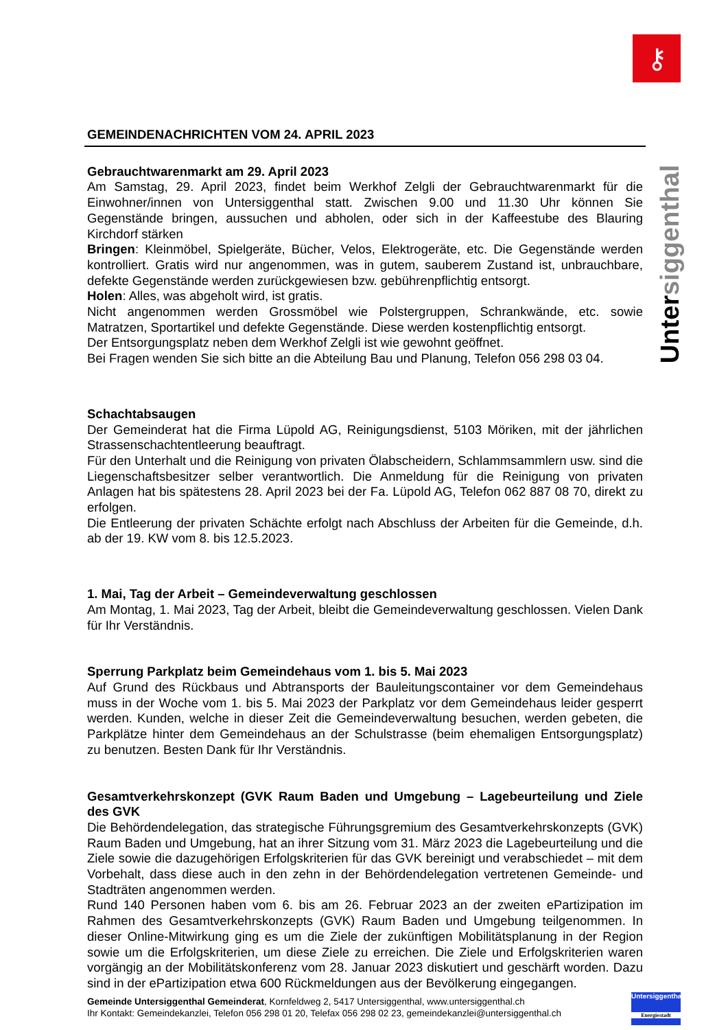⚷
Untersiggenthal
GEMEINDENACHRICHTEN VOM 24. APRIL 2023
Gebrauchtwarenmarkt am 29. April 2023
Am Samstag, 29. April 2023, findet beim Werkhof Zelgli der Gebrauchtwarenmarkt für die Einwohner/innen von Untersiggenthal statt. Zwischen 9.00 und 11.30 Uhr können Sie Gegenstände bringen, aussuchen und abholen, oder sich in der Kaffeestube des Blauring Kirchdorf stärken
Bringen: Kleinmöbel, Spielgeräte, Bücher, Velos, Elektrogeräte, etc. Die Gegenstände werden kontrolliert. Gratis wird nur angenommen, was in gutem, sauberem Zustand ist, unbrauchbare, defekte Gegenstände werden zurückgewiesen bzw. gebührenpflichtig entsorgt.
Holen: Alles, was abgeholt wird, ist gratis.
Nicht angenommen werden Grossmöbel wie Polstergruppen, Schrankwände, etc. sowie Matratzen, Sportartikel und defekte Gegenstände. Diese werden kostenpflichtig entsorgt.
Der Entsorgungsplatz neben dem Werkhof Zelgli ist wie gewohnt geöffnet.
Bei Fragen wenden Sie sich bitte an die Abteilung Bau und Planung, Telefon 056 298 03 04.
Schachtabsaugen
Der Gemeinderat hat die Firma Lüpold AG, Reinigungsdienst, 5103 Möriken, mit der jährlichen Strassenschachtentleerung beauftragt.
Für den Unterhalt und die Reinigung von privaten Ölabscheidern, Schlammsammlern usw. sind die Liegenschaftsbesitzer selber verantwortlich. Die Anmeldung für die Reinigung von privaten Anlagen hat bis spätestens 28. April 2023 bei der Fa. Lüpold AG, Telefon 062 887 08 70, direkt zu erfolgen.
Die Entleerung der privaten Schächte erfolgt nach Abschluss der Arbeiten für die Gemeinde, d.h. ab der 19. KW vom 8. bis 12.5.2023.
1. Mai, Tag der Arbeit – Gemeindeverwaltung geschlossen
Am Montag, 1. Mai 2023, Tag der Arbeit, bleibt die Gemeindeverwaltung geschlossen. Vielen Dank für Ihr Verständnis.
Sperrung Parkplatz beim Gemeindehaus vom 1. bis 5. Mai 2023
Auf Grund des Rückbaus und Abtransports der Bauleitungscontainer vor dem Gemeindehaus muss in der Woche vom 1. bis 5. Mai 2023 der Parkplatz vor dem Gemeindehaus leider gesperrt werden. Kunden, welche in dieser Zeit die Gemeindeverwaltung besuchen, werden gebeten, die Parkplätze hinter dem Gemeindehaus an der Schulstrasse (beim ehemaligen Entsorgungsplatz) zu benutzen. Besten Dank für Ihr Verständnis.
Gesamtverkehrskonzept (GVK Raum Baden und Umgebung – Lagebeurteilung und Ziele des GVK
Die Behördendelegation, das strategische Führungsgremium des Gesamtverkehrskonzepts (GVK) Raum Baden und Umgebung, hat an ihrer Sitzung vom 31. März 2023 die Lagebeurteilung und die Ziele sowie die dazugehörigen Erfolgskriterien für das GVK bereinigt und verabschiedet – mit dem Vorbehalt, dass diese auch in den zehn in der Behördendelegation vertretenen Gemeinde- und Stadträten angenommen werden.
Rund 140 Personen haben vom 6. bis am 26. Februar 2023 an der zweiten ePartizipation im Rahmen des Gesamtverkehrskonzepts (GVK) Raum Baden und Umgebung teilgenommen. In dieser Online-Mitwirkung ging es um die Ziele der zukünftigen Mobilitätsplanung in der Region sowie um die Erfolgskriterien, um diese Ziele zu erreichen. Die Ziele und Erfolgskriterien waren vorgängig an der Mobilitätskonferenz vom 28. Januar 2023 diskutiert und geschärft worden. Dazu sind in der ePartizipation etwa 600 Rückmeldungen aus der Bevölkerung eingegangen.
Gemeinde Untersiggenthal Gemeinderat, Kornfeldweg 2, 5417 Untersiggenthal, www.untersiggenthal.ch
Ihr Kontakt: Gemeindekanzlei, Telefon 056 298 01 20, Telefax 056 298 02 23, gemeindekanzlei@untersiggenthal.ch
Untersiggenthal
Energiestadt